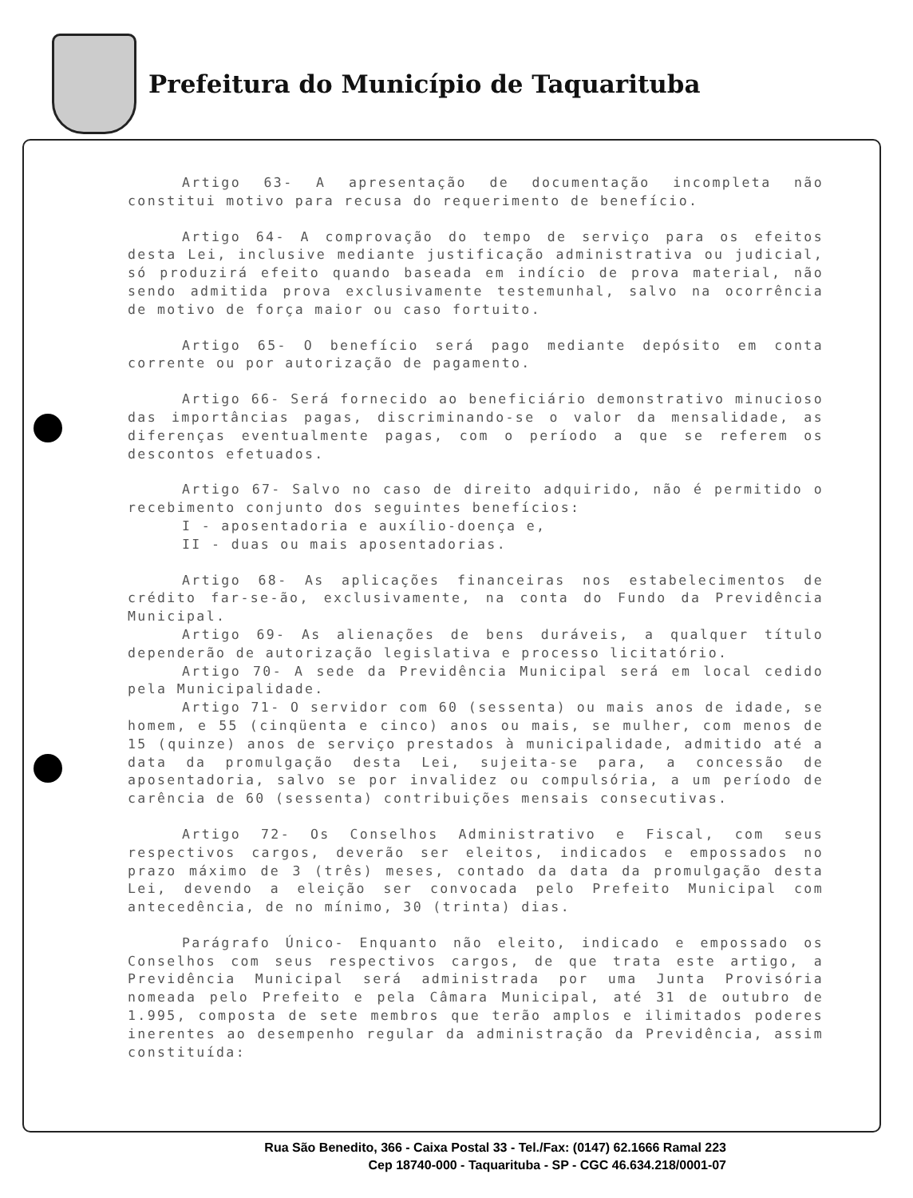Prefeitura do Município de Taquarituba
Artigo 63- A apresentação de documentação incompleta não constitui motivo para recusa do requerimento de benefício.
Artigo 64- A comprovação do tempo de serviço para os efeitos desta Lei, inclusive mediante justificação administrativa ou judicial, só produzirá efeito quando baseada em indício de prova material, não sendo admitida prova exclusivamente testemunhal, salvo na ocorrência de motivo de força maior ou caso fortuito.
Artigo 65- O benefício será pago mediante depósito em conta corrente ou por autorização de pagamento.
Artigo 66- Será fornecido ao beneficiário demonstrativo minucioso das importâncias pagas, discriminando-se o valor da mensalidade, as diferenças eventualmente pagas, com o período a que se referem os descontos efetuados.
Artigo 67- Salvo no caso de direito adquirido, não é permitido o recebimento conjunto dos seguintes benefícios:
I - aposentadoria e auxílio-doença e,
II - duas ou mais aposentadorias.
Artigo 68- As aplicações financeiras nos estabelecimentos de crédito far-se-ão, exclusivamente, na conta do Fundo da Previdência Municipal.
Artigo 69- As alienações de bens duráveis, a qualquer título dependerão de autorização legislativa e processo licitatório.
Artigo 70- A sede da Previdência Municipal será em local cedido pela Municipalidade.
Artigo 71- O servidor com 60 (sessenta) ou mais anos de idade, se homem, e 55 (cinqüenta e cinco) anos ou mais, se mulher, com menos de 15 (quinze) anos de serviço prestados à municipalidade, admitido até a data da promulgação desta Lei, sujeita-se para, a concessão de aposentadoria, salvo se por invalidez ou compulsória, a um período de carência de 60 (sessenta) contribuições mensais consecutivas.
Artigo 72- Os Conselhos Administrativo e Fiscal, com seus respectivos cargos, deverão ser eleitos, indicados e empossados no prazo máximo de 3 (três) meses, contado da data da promulgação desta Lei, devendo a eleição ser convocada pelo Prefeito Municipal com antecedência, de no mínimo, 30 (trinta) dias.
Parágrafo Único- Enquanto não eleito, indicado e empossado os Conselhos com seus respectivos cargos, de que trata este artigo, a Previdência Municipal será administrada por uma Junta Provisória nomeada pelo Prefeito e pela Câmara Municipal, até 31 de outubro de 1.995, composta de sete membros que terão amplos e ilimitados poderes inerentes ao desempenho regular da administração da Previdência, assim constituída:
Rua São Benedito, 366 - Caixa Postal 33 - Tel./Fax: (0147) 62.1666 Ramal 223
Cep 18740-000 - Taquarituba - SP - CGC 46.634.218/0001-07